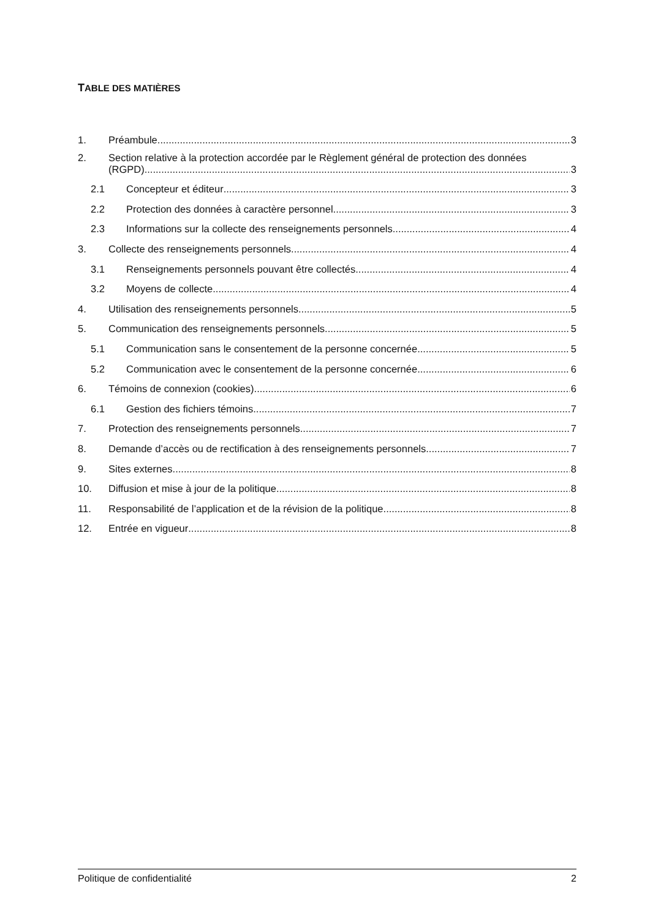TABLE DES MATIÈRES
1. Préambule 3
2. Section relative à la protection accordée par le Règlement général de protection des données
(RGPD) 3
2.1 Concepteur et éditeur 3
2.2 Protection des données à caractère personnel 3
2.3 Informations sur la collecte des renseignements personnels 4
3. Collecte des renseignements personnels 4
3.1 Renseignements personnels pouvant être collectés 4
3.2 Moyens de collecte 4
4. Utilisation des renseignements personnels 5
5. Communication des renseignements personnels 5
5.1 Communication sans le consentement de la personne concernée 5
5.2 Communication avec le consentement de la personne concernée 6
6. Témoins de connexion (cookies) 6
6.1 Gestion des fichiers témoins 7
7. Protection des renseignements personnels 7
8. Demande d’accès ou de rectification à des renseignements personnels 7
9. Sites externes 8
10. Diffusion et mise à jour de la politique 8
11. Responsabilité de l’application et de la révision de la politique 8
12. Entrée en vigueur 8
Politique de confidentialité 2